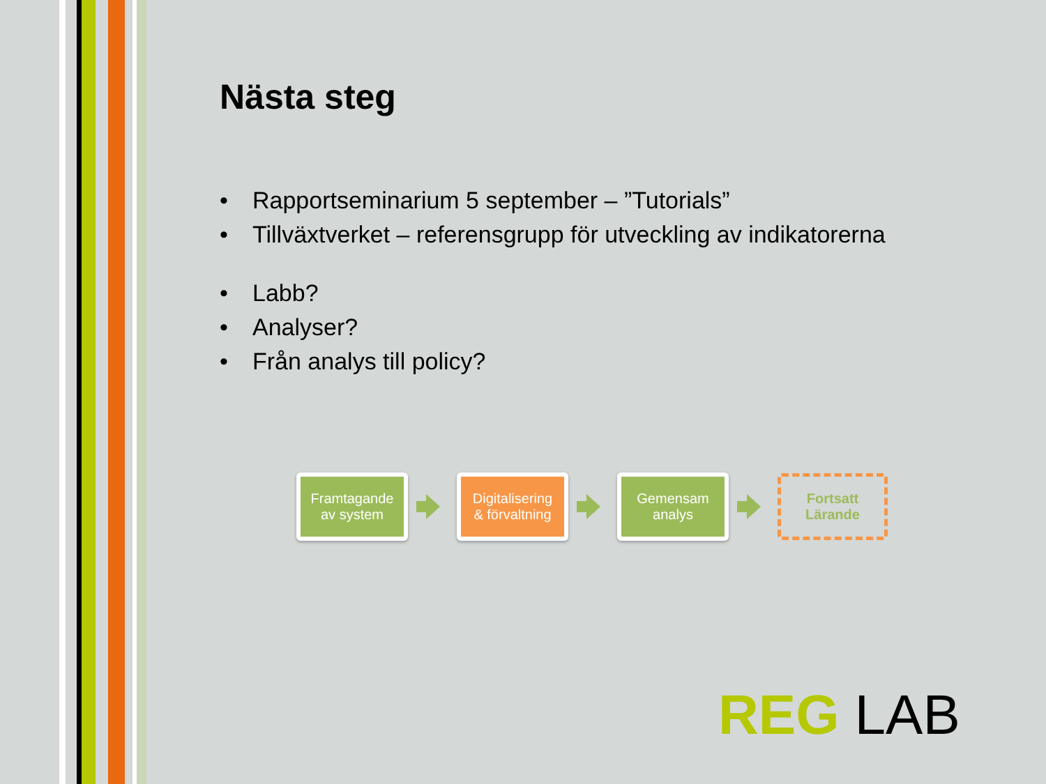Nästa steg
• Rapportseminarium 5 september – ”Tutorials”
• Tillväxtverket – referensgrupp för utveckling av indikatorerna
• Labb?
• Analyser?
• Från analys till policy?
Framtagande
av system
Digitalisering
& förvaltning
Gemensam
analys
Fortsatt
Lärande
REG LAB